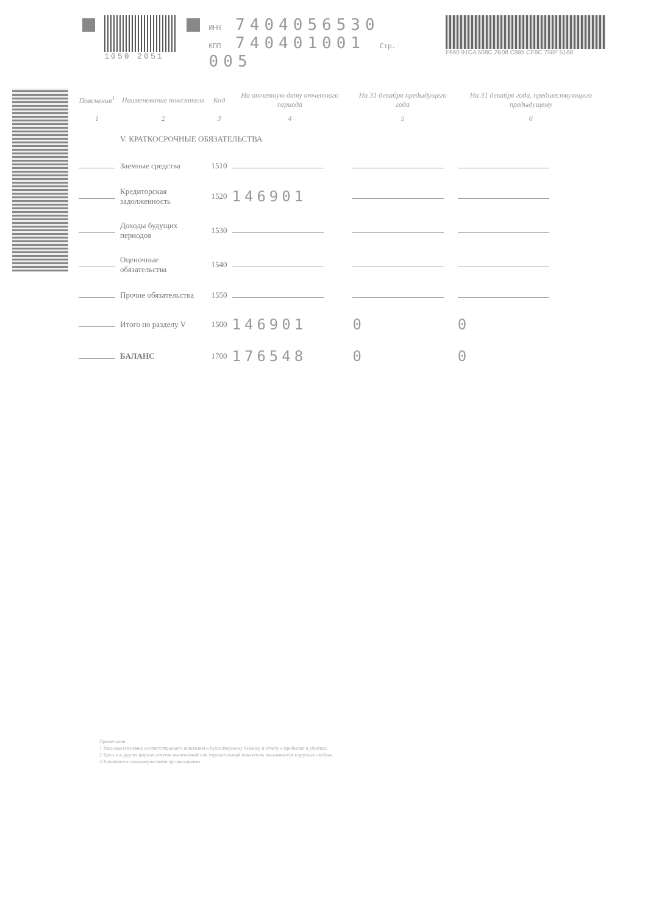1050 2051
ИНН 7404056530
КПП 740401001 Стр. 005
F660 91CA 508C 2B08 C985 CF8C 758F 5188
| Пояснения<sup>1</sup> | Наименование показателя | Код | На отчетную дату отчетного периода | На 31 декабря предыдущего года | На 31 декабря года, предшествующего предыдущему |
| --- | --- | --- | --- | --- | --- |
| 1 | 2 | 3 | 4 | 5 | 6 |
| | V. КРАТКОСРОЧНЫЕ ОБЯЗАТЕЛЬСТВА | | | | |
| | Заемные средства | 1510 | | | |
| | Кредиторская задолженность | 1520 | 146901 | | |
| | Доходы будущих периодов | 1530 | | | |
| | Оценочные обязательства | 1540 | | | |
| | Прочие обязательства | 1550 | | | |
| | Итого по разделу V | 1500 | 146901 | 0 | 0 |
| | БАЛАНС | 1700 | 176548 | 0 | 0 |
Примечания
1 Указывается номер соответствующего пояснения к бухгалтерскому балансу и отчету о прибылях и убытках.
2 Здесь и в других формах отчетов вычитаемый или отрицательный показатель показывается в круглых скобках.
3 Заполняется некоммерческими организациями.